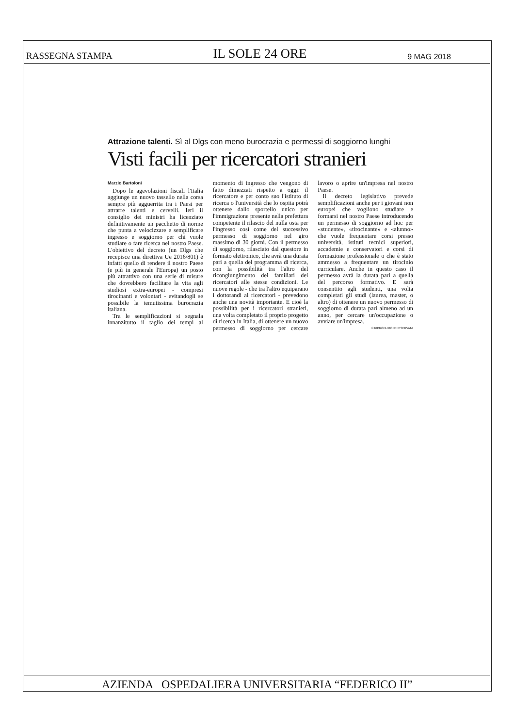RASSEGNA STAMPA IL SOLE 24 ORE 9 MAG 2018
Attrazione talenti. Sì al Dlgs con meno burocrazia e permessi di soggiorno lunghi
Visti facili per ricercatori stranieri
Marzio Bartoloni
Dopo le agevolazioni fiscali l'Italia aggiunge un nuovo tassello nella corsa sempre più agguerrita tra i Paesi per attrarre talenti e cervelli. Ieri il consiglio dei ministri ha licenziato definitivamente un pacchetto di norme che punta a velocizzare e semplificare ingresso e soggiorno per chi vuole studiare o fare ricerca nel nostro Paese. L'obiettivo del decreto (un Dlgs che recepisce una direttiva Ue 2016/801) è infatti quello di rendere il nostro Paese (e più in generale l'Europa) un posto più attrattivo con una serie di misure che dovrebbero facilitare la vita agli studiosi extra-europei - compresi tirocinanti e volontari - evitandogli se possibile la temutissima burocrazia italiana.
Tra le semplificazioni si segnala innanzitutto il taglio dei tempi al momento di ingresso che vengono di fatto dimezzati rispetto a oggi: il ricercatore e per conto suo l'istituto di ricerca o l'università che lo ospita potrà ottenere dallo sportello unico per l'immigrazione presente nella prefettura competente il rilascio del nulla osta per l'ingresso così come del successivo permesso di soggiorno nel giro massimo di 30 giorni. Con il permesso di soggiorno, rilasciato dal questore in formato elettronico, che avrà una durata pari a quella del programma di ricerca, con la possibilità tra l'altro del ricongiungimento dei familiari dei ricercatori alle stesse condizioni. Le nuove regole - che tra l'altro equiparano i dottorandi ai ricercatori - prevedono anche una novità importante. E cioè la possibilità per i ricercatori stranieri, una volta completato il proprio progetto di ricerca in Italia, di ottenere un nuovo permesso di soggiorno per cercare lavoro o aprire un'impresa nel nostro Paese.
Il decreto legislativo prevede semplificazioni anche per i giovani non europei che vogliono studiare e formarsi nel nostro Paese introducendo un permesso di soggiorno ad hoc per «studente», «tirocinante» e «alunno» che vuole frequentare corsi presso università, istituti tecnici superiori, accademie e conservatori e corsi di formazione professionale o che è stato ammesso a frequentare un tirocinio curriculare. Anche in questo caso il permesso avrà la durata pari a quella del percorso formativo. E sarà consentito agli studenti, una volta completati gli studi (laurea, master, o altro) di ottenere un nuovo permesso di soggiorno di durata pari almeno ad un anno, per cercare un'occupazione o avviare un'impresa.
© RIPRODUZIONE RISERVATA
AZIENDA OSPEDALIERA UNIVERSITARIA “FEDERICO II”